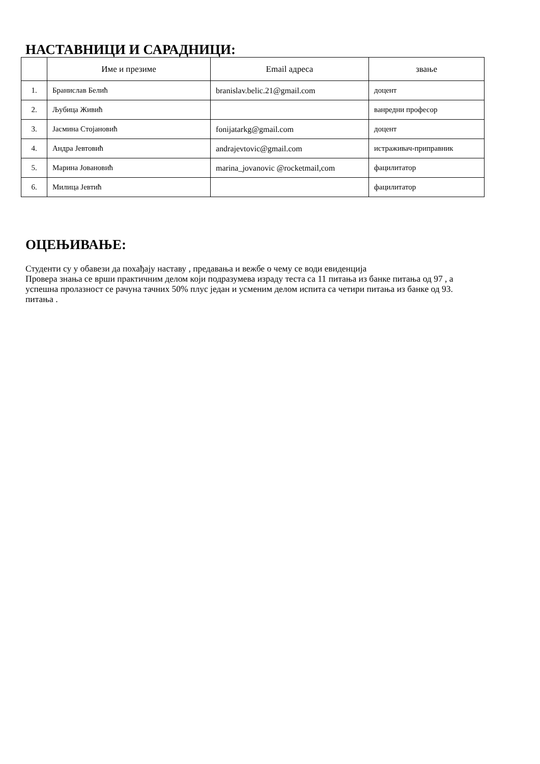НАСТАВНИЦИ И САРАДНИЦИ:
| | Име и презиме | Email адреса | звање |
| --- | --- | --- | --- |
| 1. | Бранислав Белић | branislav.belic.21@gmail.com | доцент |
| 2. | Љубица Живић | | ванредни професор |
| 3. | Јасмина Стојановић | fonijatarkg@gmail.com | доцент |
| 4. | Андра Јевтовић | andrajevtovic@gmail.com | истраживач-приправник |
| 5. | Марина Јовановић | marina_jovanovic @rocketmail,com | фацилитатор |
| 6. | Милица Јевтић | | фацилитатор |
ОЦЕЊИВАЊЕ:
Студенти су у обавези да похађају наставу , предавања и вежбе о чему се води евиденција
Провера знања се врши практичним делом који подразумева израду теста са 11 питања из банке питања од 97 , а успешна пролазност се рачуна тачних 50% плус један и усменим делом испита са четири питања из банке од 93. питања .